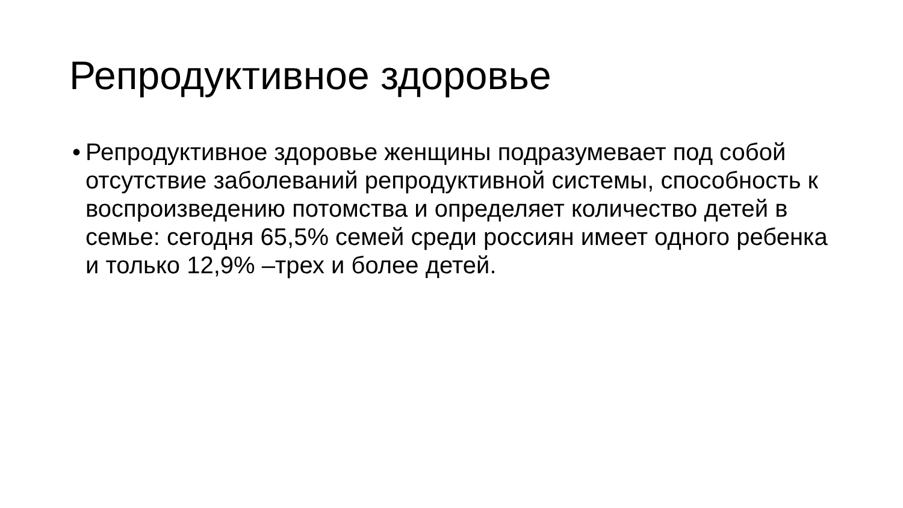Репродуктивное здоровье
•
Репродуктивное здоровье женщины подразумевает под собой отсутствие заболеваний репродуктивной системы, способность к воспроизведению потомства и определяет количество детей в семье: сегодня 65,5% семей среди россиян имеет одного ребенка и только 12,9% –трех и более детей.